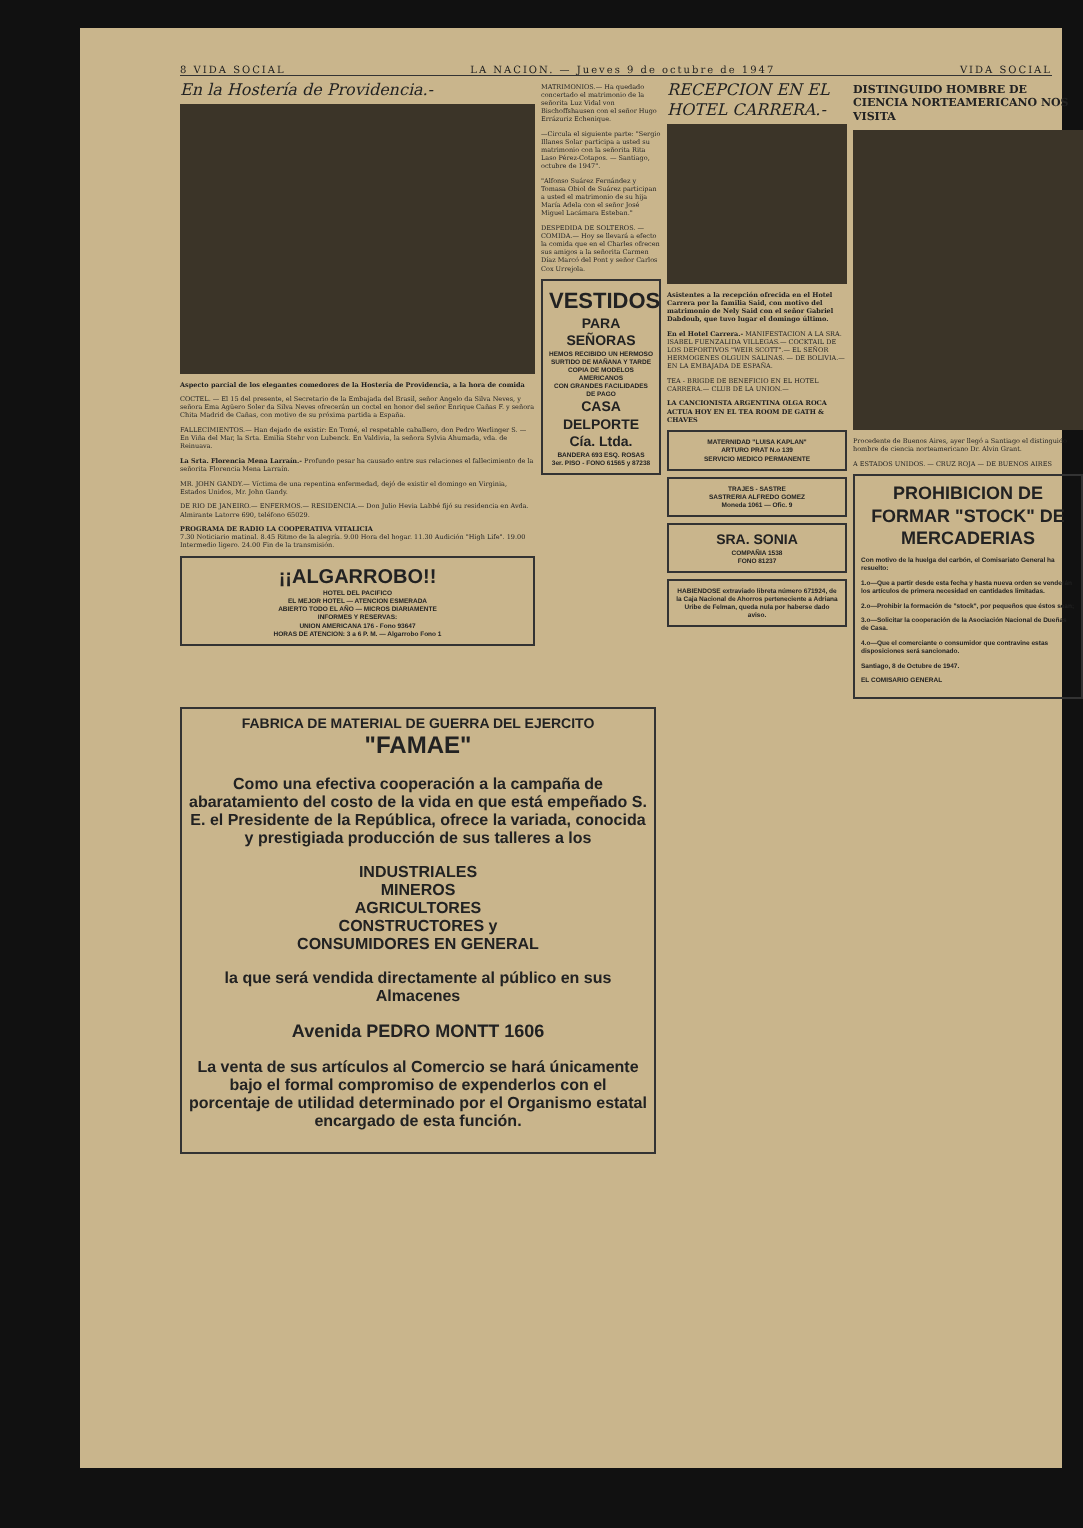8 VIDA SOCIAL LA NACION. — Jueves 9 de octubre de 1947 VIDA SOCIAL
En la Hostería de Providencia.-
Aspecto parcial de los elegantes comedores de la Hostería de Providencia, a la hora de comida
COCTEL. — El 15 del presente, el Secretario de la Embajada del Brasil, señor Angelo da Silva Neves, y señora Ema Agüero Soler da Silva Neves ofrecerán un coctel en honor del señor Enrique Cañas F. y señora Chita Madrid de Cañas, con motivo de su próxima partida a España.
FALLECIMIENTOS.— Han dejado de existir: En Tomé, el respetable caballero, don Pedro Werlinger S. —En Viña del Mar, la Srta. Emilia Stehr von Lubenck. En Valdivia, la señora Sylvia Ahumada, vda. de Reinuava.
La Srta. Florencia Mena Larraín.- Profundo pesar ha causado entre sus relaciones el fallecimiento de la señorita Florencia Mena Larraín.
MR. JOHN GANDY.— Víctima de una repentina enfermedad, dejó de existir el domingo en Virginia, Estados Unidos, Mr. John Gandy.
DE RIO DE JANEIRO.— ENFERMOS.— RESIDENCIA.— Don Julio Hevia Labbé fijó su residencia en Avda. Almirante Latorre 690, teléfono 65029.
PROGRAMA DE RADIO LA COOPERATIVA VITALICIA
7.30 Noticiario matinal. 8.45 Ritmo de la alegría. 9.00 Hora del hogar. 11.30 Audición "High Life". 19.00 Intermedio ligero. 24.00 Fin de la transmisión.
¡¡ALGARROBO!!
HOTEL DEL PACIFICO
EL MEJOR HOTEL — ATENCION ESMERADA
ABIERTO TODO EL AÑO — MICROS DIARIAMENTE
INFORMES Y RESERVAS:
UNION AMERICANA 176 - Fono 93647
HORAS DE ATENCION: 3 a 6 P. M. — Algarrobo Fono 1
MATRIMONIOS.— Ha quedado concertado el matrimonio de la señorita Luz Vidal von Bischoffshausen con el señor Hugo Errázuriz Echenique.
—Circula el siguiente parte: "Sergio Illanes Solar participa a usted su matrimonio con la señorita Rita Laso Pérez-Cotapos. — Santiago, octubre de 1947".
"Alfonso Suárez Fernández y Tomasa Obiol de Suárez participan a usted el matrimonio de su hija María Adela con el señor José Miguel Lacámara Esteban."
DESPEDIDA DE SOLTEROS. — COMIDA.— Hoy se llevará a efecto la comida que en el Charles ofrecen sus amigos a la señorita Carmen Díaz Marcó del Pont y señor Carlos Cox Urrejola.
VESTIDOS
PARA SEÑORAS
HEMOS RECIBIDO UN HERMOSO SURTIDO DE MAÑANA Y TARDE
COPIA DE MODELOS AMERICANOS
CON GRANDES FACILIDADES DE PAGO
CASA DELPORTE Cía. Ltda.
BANDERA 693 ESQ. ROSAS
3er. PISO - FONO 61565 y 87238
RECEPCION EN EL HOTEL CARRERA.-
Asistentes a la recepción ofrecida en el Hotel Carrera por la familia Said, con motivo del matrimonio de Nely Said con el señor Gabriel Dabdoub, que tuvo lugar el domingo último.
En el Hotel Carrera.- MANIFESTACION A LA SRA. ISABEL FUENZALIDA VILLEGAS.— COCKTAIL DE LOS DEPORTIVOS "WEIR SCOTT".— EL SEÑOR HERMOGENES OLGUIN SALINAS. — DE BOLIVIA.— EN LA EMBAJADA DE ESPAÑA.
TEA - BRIGDE DE BENEFICIO EN EL HOTEL CARRERA.— CLUB DE LA UNION.—
LA CANCIONISTA ARGENTINA OLGA ROCA ACTUA HOY EN EL TEA ROOM DE GATH & CHAVES
MATERNIDAD "LUISA KAPLAN"
ARTURO PRAT N.o 139
SERVICIO MEDICO PERMANENTE
TRAJES - SASTRE
SASTRERIA ALFREDO GOMEZ
Moneda 1061 — Ofic. 9
SRA. SONIA
COMPAÑIA 1538
FONO 81237
HABIENDOSE extraviado libreta número 671924, de la Caja Nacional de Ahorros perteneciente a Adriana Uribe de Felman, queda nula por haberse dado aviso.
DISTINGUIDO HOMBRE DE CIENCIA NORTEAMERICANO NOS VISITA
Procedente de Buenos Aires, ayer llegó a Santiago el distinguido hombre de ciencia norteamericano Dr. Alvin Grant.
A ESTADOS UNIDOS. — CRUZ ROJA — DE BUENOS AIRES
PROHIBICION DE FORMAR "STOCK" DE MERCADERIAS
Con motivo de la huelga del carbón, el Comisariato General ha resuelto:
1.o—Que a partir desde esta fecha y hasta nueva orden se venderán los artículos de primera necesidad en cantidades limitadas.
2.o—Prohibir la formación de "stock", por pequeños que éstos sean;
3.o—Solicitar la cooperación de la Asociación Nacional de Dueñas de Casa.
4.o—Que el comerciante o consumidor que contravine estas disposiciones será sancionado.
Santiago, 8 de Octubre de 1947.
EL COMISARIO GENERAL
FABRICA DE MATERIAL DE GUERRA DEL EJERCITO
"FAMAE"
Como una efectiva cooperación a la campaña de abaratamiento del costo de la vida en que está empeñado S. E. el Presidente de la República, ofrece la variada, conocida y prestigiada producción de sus talleres a los
INDUSTRIALES
MINEROS
AGRICULTORES
CONSTRUCTORES y
CONSUMIDORES EN GENERAL
la que será vendida directamente al público en sus Almacenes
Avenida PEDRO MONTT 1606
La venta de sus artículos al Comercio se hará únicamente bajo el formal compromiso de expenderlos con el porcentaje de utilidad determinado por el Organismo estatal encargado de esta función.